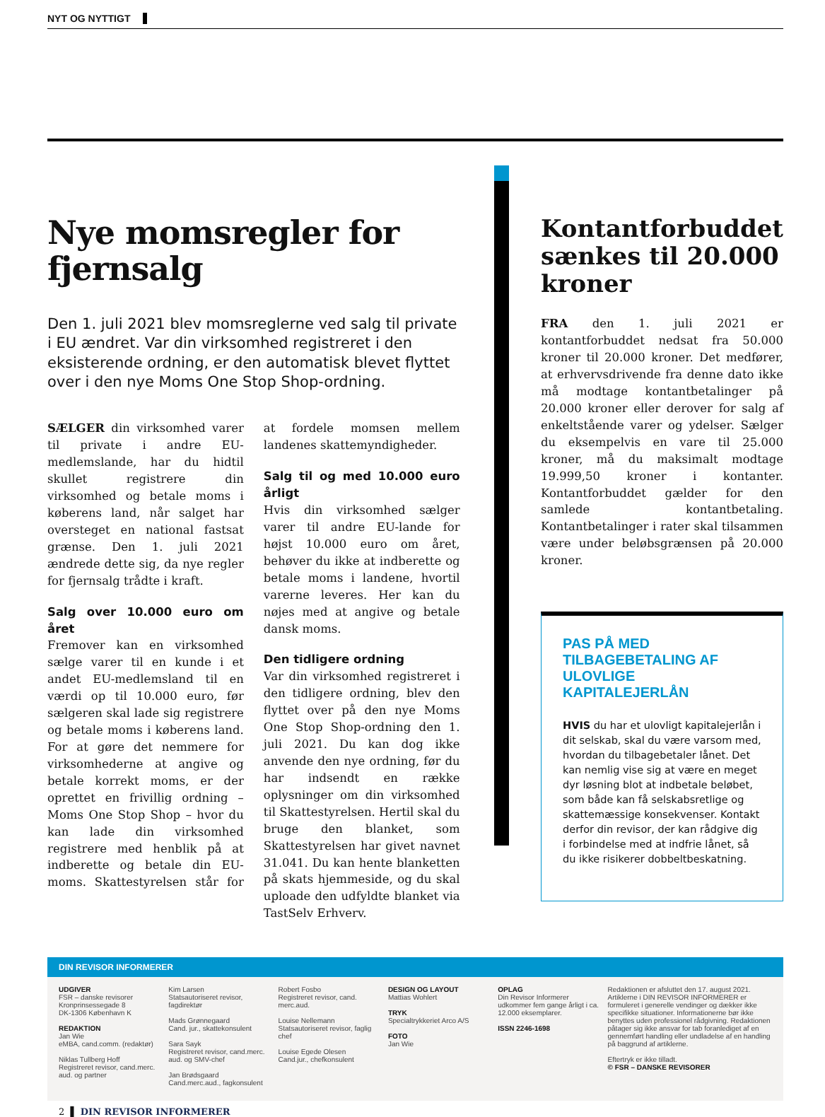NYT OG NYTTIGT
Nye momsregler for fjernsalg
Den 1. juli 2021 blev momsreglerne ved salg til private i EU ændret. Var din virksomhed registreret i den eksisterende ordning, er den automatisk blevet flyttet over i den nye Moms One Stop Shop-ordning.
SÆLGER din virksomhed varer til private i andre EU-medlemslande, har du hidtil skullet registrere din virksomhed og betale moms i køberens land, når salget har oversteget en national fastsat grænse. Den 1. juli 2021 ændrede dette sig, da nye regler for fjernsalg trådte i kraft.
Salg over 10.000 euro om året
Fremover kan en virksomhed sælge varer til en kunde i et andet EU-medlemsland til en værdi op til 10.000 euro, før sælgeren skal lade sig registrere og betale moms i købe­rens land. For at gøre det nemmere for virksomhederne at angive og betale korrekt moms, er der oprettet en frivillig ordning – Moms One Stop Shop – hvor du kan lade din virksomhed registrere med henblik på at indberette og betale din EU-moms. Skattestyrelsen står for at fordele momsen mellem landenes skattemyndigheder.
Salg til og med 10.000 euro årligt
Hvis din virksomhed sælger varer til andre EU-lande for højst 10.000 euro om året, behøver du ikke at indberette og betale moms i landene, hvortil varerne leveres. Her kan du nøjes med at angive og betale dansk moms.
Den tidligere ordning
Var din virksomhed registreret i den tidligere ordning, blev den flyttet over på den nye Moms One Stop Shop-ordning den 1. juli 2021. Du kan dog ikke anvende den nye ordning, før du har indsendt en række oplysninger om din virksomhed til Skattestyrelsen. Hertil skal du bruge den blanket, som Skattestyrelsen har givet navnet 31.041. Du kan hente blanketten på skats hjemmeside, og du skal uploade den udfyldte blanket via TastSelv Erhverv.
Kontantforbuddet sænkes til 20.000 kroner
FRA den 1. juli 2021 er kontantforbuddet nedsat fra 50.000 kroner til 20.000 kroner. Det medfører, at erhvervsdrivende fra denne dato ikke må modtage kontantbetalinger på 20.000 kroner eller derover for salg af enkeltstående varer og ydelser. Sælger du eksempelvis en vare til 25.000 kroner, må du maksimalt modtage 19.999,50 kroner i kontanter. Kontantforbuddet gælder for den samlede kontantbetaling. Kontantbetalinger i rater skal tilsammen være under beløbsgrænsen på 20.000 kroner.
PAS PÅ MED TILBAGEBETALING AF ULOVLIGE KAPITALEJERLÅN
HVIS du har et ulovligt kapitalejerlån i dit selskab, skal du være varsom med, hvordan du tilbagebetaler lånet. Det kan nemlig vise sig at være en meget dyr løsning blot at indbetale beløbet, som både kan få selskabsretlige og skattemæssige konsekvenser. Kontakt derfor din revisor, der kan rådgive dig i forbindelse med at indfrie lånet, så du ikke risikerer dobbeltbeskatning.
DIN REVISOR INFORMERER
UDGIVER
FSR – danske revisorer
Kronprinsessegade 8
DK-1306 København K
REDAKTION
Jan Wie
eMBA, cand.comm. (redaktør)
Niklas Tullberg Hoff
Registreret revisor, cand.merc. aud. og partner
Kim Larsen
Statsautoriseret revisor, fagdirektør
Mads Grønnegaard
Cand. jur., skattekonsulent
Sara Sayk
Registreret revisor, cand.merc. aud. og SMV-chef
Jan Brødsgaard
Cand.merc.aud., fagkonsulent
Robert Fosbo
Registreret revisor, cand. merc.aud.
Louise Nellemann
Statsautoriseret revisor, faglig chef
Louise Egede Olesen
Cand.jur., chefkonsulent
DESIGN OG LAYOUT
Mattias Wohlert
TRYK
Specialtrykkeriet Arco A/S
FOTO
Jan Wie
OPLAG
Din Revisor Informerer udkommer fem gange årligt i ca. 12.000 eksemplarer.
ISSN 2246-1698
Redaktionen er afsluttet den 17. august 2021. Artiklerne i DIN REVISOR INFORMERER er formuleret i generelle vendinger og dækker ikke specifikke situationer. Informationerne bør ikke benyttes uden professionel rådgivning. Redaktionen påtager sig ikke ansvar for tab foranlediget af en gennemført handling eller undladelse af en handling på baggrund af artiklerne.
Eftertryk er ikke tilladt.
© FSR – DANSKE REVISORER
2 ▌ DIN REVISOR INFORMERER